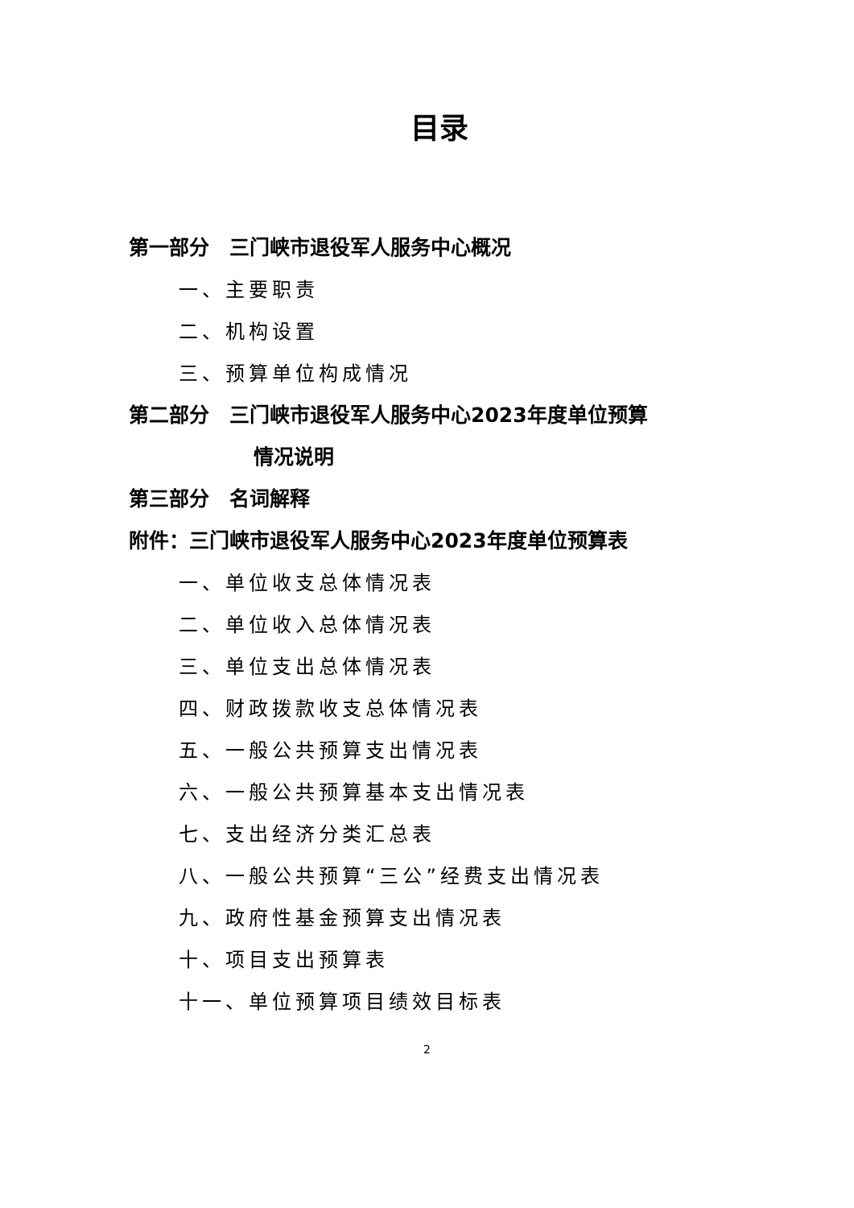目录
第一部分　三门峡市退役军人服务中心概况
一、主要职责
二、机构设置
三、预算单位构成情况
第二部分　三门峡市退役军人服务中心2023年度单位预算
情况说明
第三部分　名词解释
附件：三门峡市退役军人服务中心2023年度单位预算表
一、单位收支总体情况表
二、单位收入总体情况表
三、单位支出总体情况表
四、财政拨款收支总体情况表
五、一般公共预算支出情况表
六、一般公共预算基本支出情况表
七、支出经济分类汇总表
八、一般公共预算“三公”经费支出情况表
九、政府性基金预算支出情况表
十、项目支出预算表
十一、单位预算项目绩效目标表
2